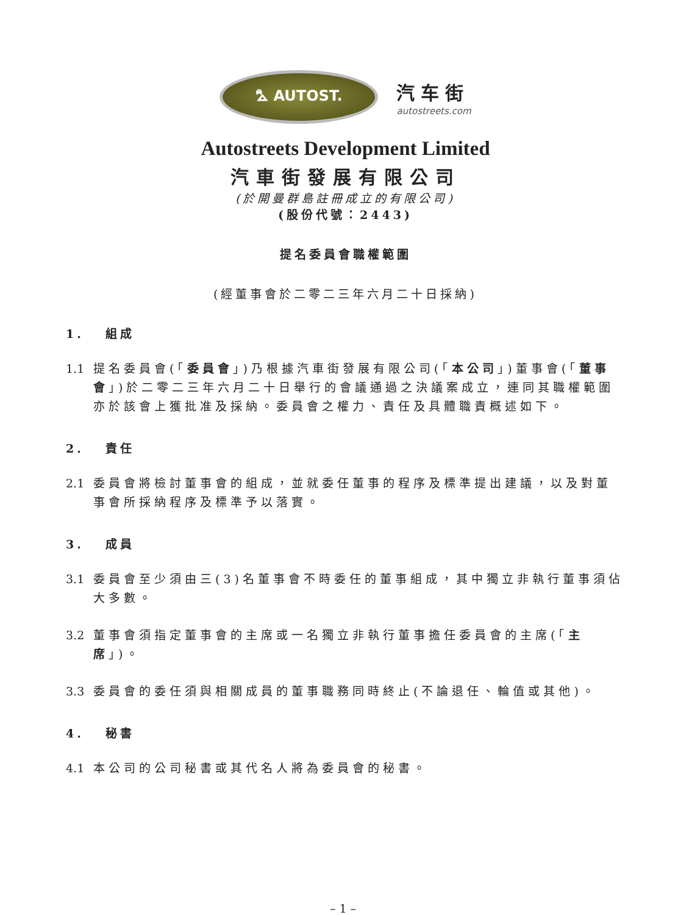⛍ AUTOST.
汽车街
autostreets.com
Autostreets Development Limited
汽車街發展有限公司
(於開曼群島註冊成立的有限公司)
(股份代號：2443)
提名委員會職權範圍
(經董事會於二零二三年六月二十日採納)
1. 組成
1.1 提名委員會(「委員會」)乃根據汽車街發展有限公司(「本公司」)董事會(「董事會」)於二零二三年六月二十日舉行的會議通過之決議案成立，連同其職權範圍亦於該會上獲批准及採納。委員會之權力、責任及具體職責概述如下。
2. 責任
2.1 委員會將檢討董事會的組成，並就委任董事的程序及標準提出建議，以及對董事會所採納程序及標準予以落實。
3. 成員
3.1 委員會至少須由三(3)名董事會不時委任的董事組成，其中獨立非執行董事須佔大多數。
3.2 董事會須指定董事會的主席或一名獨立非執行董事擔任委員會的主席(「主席」)。
3.3 委員會的委任須與相關成員的董事職務同時終止(不論退任、輪值或其他)。
4. 秘書
4.1 本公司的公司秘書或其代名人將為委員會的秘書。
– 1 –